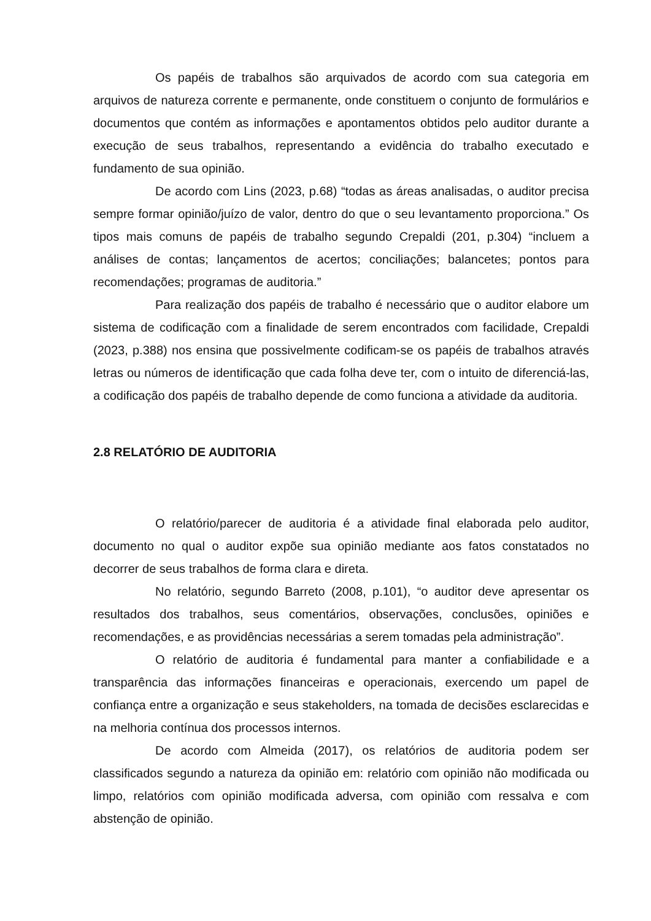Os papéis de trabalhos são arquivados de acordo com sua categoria em arquivos de natureza corrente e permanente, onde constituem o conjunto de formulários e documentos que contém as informações e apontamentos obtidos pelo auditor durante a execução de seus trabalhos, representando a evidência do trabalho executado e fundamento de sua opinião.
De acordo com Lins (2023, p.68) “todas as áreas analisadas, o auditor precisa sempre formar opinião/juízo de valor, dentro do que o seu levantamento proporciona.” Os tipos mais comuns de papéis de trabalho segundo Crepaldi (201, p.304) “incluem a análises de contas; lançamentos de acertos; conciliações; balancetes; pontos para recomendações; programas de auditoria.”
Para realização dos papéis de trabalho é necessário que o auditor elabore um sistema de codificação com a finalidade de serem encontrados com facilidade, Crepaldi (2023, p.388) nos ensina que possivelmente codificam-se os papéis de trabalhos através letras ou números de identificação que cada folha deve ter, com o intuito de diferenciá-las, a codificação dos papéis de trabalho depende de como funciona a atividade da auditoria.
2.8 RELATÓRIO DE AUDITORIA
O relatório/parecer de auditoria é a atividade final elaborada pelo auditor, documento no qual o auditor expõe sua opinião mediante aos fatos constatados no decorrer de seus trabalhos de forma clara e direta.
No relatório, segundo Barreto (2008, p.101), “o auditor deve apresentar os resultados dos trabalhos, seus comentários, observações, conclusões, opiniões e recomendações, e as providências necessárias a serem tomadas pela administração”.
O relatório de auditoria é fundamental para manter a confiabilidade e a transparência das informações financeiras e operacionais, exercendo um papel de confiança entre a organização e seus stakeholders, na tomada de decisões esclarecidas e na melhoria contínua dos processos internos.
De acordo com Almeida (2017), os relatórios de auditoria podem ser classificados segundo a natureza da opinião em: relatório com opinião não modificada ou limpo, relatórios com opinião modificada adversa, com opinião com ressalva e com abstenção de opinião.